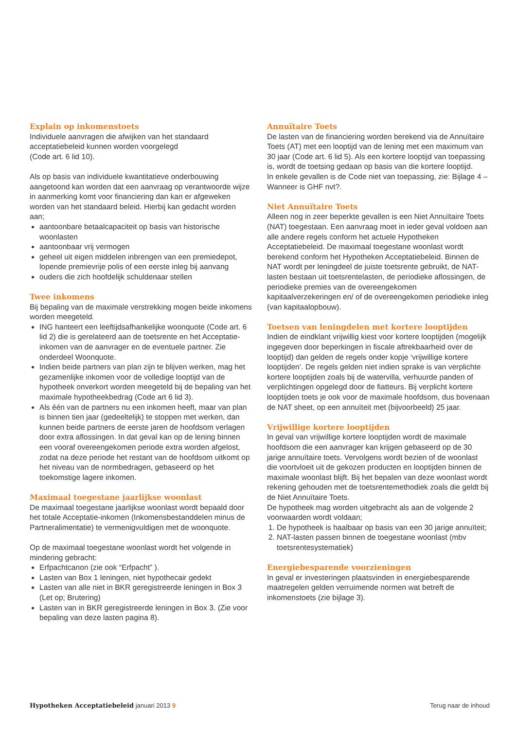Explain op inkomenstoets
Individuele aanvragen die afwijken van het standaard acceptatiebeleid kunnen worden voorgelegd
(Code art. 6 lid 10).
Als op basis van individuele kwantitatieve onderbouwing aangetoond kan worden dat een aanvraag op verantwoorde wijze in aanmerking komt voor financiering dan kan er afgeweken worden van het standaard beleid. Hierbij kan gedacht worden aan;
aantoonbare betaalcapaciteit op basis van historische woonlasten
aantoonbaar vrij vermogen
geheel uit eigen middelen inbrengen van een premiedepot, lopende premievrije polis of een eerste inleg bij aanvang
ouders die zich hoofdelijk schuldenaar stellen
Twee inkomens
Bij bepaling van de maximale verstrekking mogen beide inkomens worden meegeteld.
ING hanteert een leeftijdsafhankelijke woonquote (Code art. 6 lid 2) die is gerelateerd aan de toetsrente en het Acceptatie-inkomen van de aanvrager en de eventuele partner. Zie onderdeel Woonquote.
Indien beide partners van plan zijn te blijven werken, mag het gezamenlijke inkomen voor de volledige looptijd van de hypotheek onverkort worden meegeteld bij de bepaling van het maximale hypotheekbedrag (Code art 6 lid 3).
Als één van de partners nu een inkomen heeft, maar van plan is binnen tien jaar (gedeeltelijk) te stoppen met werken, dan kunnen beide partners de eerste jaren de hoofdsom verlagen door extra aflossingen. In dat geval kan op de lening binnen een vooraf overeengekomen periode extra worden afgelost, zodat na deze periode het restant van de hoofdsom uitkomt op het niveau van de normbedragen, gebaseerd op het toekomstige lagere inkomen.
Maximaal toegestane jaarlijkse woonlast
De maximaal toegestane jaarlijkse woonlast wordt bepaald door het totale Acceptatie-inkomen (Inkomensbestanddelen minus de Partneralimentatie) te vermenigvuldigen met de woonquote.
Op de maximaal toegestane woonlast wordt het volgende in mindering gebracht:
Erfpachtcanon (zie ook “Erfpacht” ).
Lasten van Box 1 leningen, niet hypothecair gedekt
Lasten van alle niet in BKR geregistreerde leningen in Box 3 (Let op; Brutering)
Lasten van in BKR geregistreerde leningen in Box 3. (Zie voor bepaling van deze lasten pagina 8).
Annuïtaire Toets
De lasten van de financiering worden berekend via de Annuïtaire Toets (AT) met een looptijd van de lening met een maximum van 30 jaar (Code art. 6 lid 5). Als een kortere looptijd van toepassing is, wordt de toetsing gedaan op basis van die kortere looptijd.
In enkele gevallen is de Code niet van toepassing, zie: Bijlage 4 – Wanneer is GHF nvt?.
Niet Annuïtaire Toets
Alleen nog in zeer beperkte gevallen is een Niet Annuïtaire Toets (NAT) toegestaan. Een aanvraag moet in ieder geval voldoen aan alle andere regels conform het actuele Hypotheken Acceptatiebeleid. De maximaal toegestane woonlast wordt berekend conform het Hypotheken Acceptatiebeleid. Binnen de NAT wordt per leningdeel de juiste toetsrente gebruikt, de NAT-lasten bestaan uit toetsrentelasten, de periodieke aflossingen, de periodieke premies van de overeengekomen kapitaalverzekeringen en/ of de overeengekomen periodieke inleg (van kapitaalopbouw).
Toetsen van leningdelen met kortere looptijden
Indien de eindklant vrijwillig kiest voor kortere looptijden (mogelijk ingegeven door beperkingen in fiscale aftrekbaarheid over de looptijd) dan gelden de regels onder kopje ‘vrijwillige kortere looptijden’. De regels gelden niet indien sprake is van verplichte kortere looptijden zoals bij de watervilla, verhuurde panden of verplichtingen opgelegd door de fiatteurs. Bij verplicht kortere looptijden toets je ook voor de maximale hoofdsom, dus bovenaan de NAT sheet, op een annuïteit met (bijvoorbeeld) 25 jaar.
Vrijwillige kortere looptijden
In geval van vrijwillige kortere looptijden wordt de maximale hoofdsom die een aanvrager kan krijgen gebaseerd op de 30 jarige annuïtaire toets. Vervolgens wordt bezien of de woonlast die voortvloeit uit de gekozen producten en looptijden binnen de maximale woonlast blijft. Bij het bepalen van deze woonlast wordt rekening gehouden met de toetsrentemethodiek zoals die geldt bij de Niet Annuïtaire Toets.
De hypotheek mag worden uitgebracht als aan de volgende 2 voorwaarden wordt voldaan;
1. De hypotheek is haalbaar op basis van een 30 jarige annuïteit;
2. NAT-lasten passen binnen de toegestane woonlast (mbv toetsrentesystematiek)
Energiebesparende voorzieningen
In geval er investeringen plaatsvinden in energiebesparende maatregelen gelden verruimende normen wat betreft de inkomenstoets (zie bijlage 3).
Hypotheken Acceptatiebeleid januari 2013 9 Terug naar de inhoud